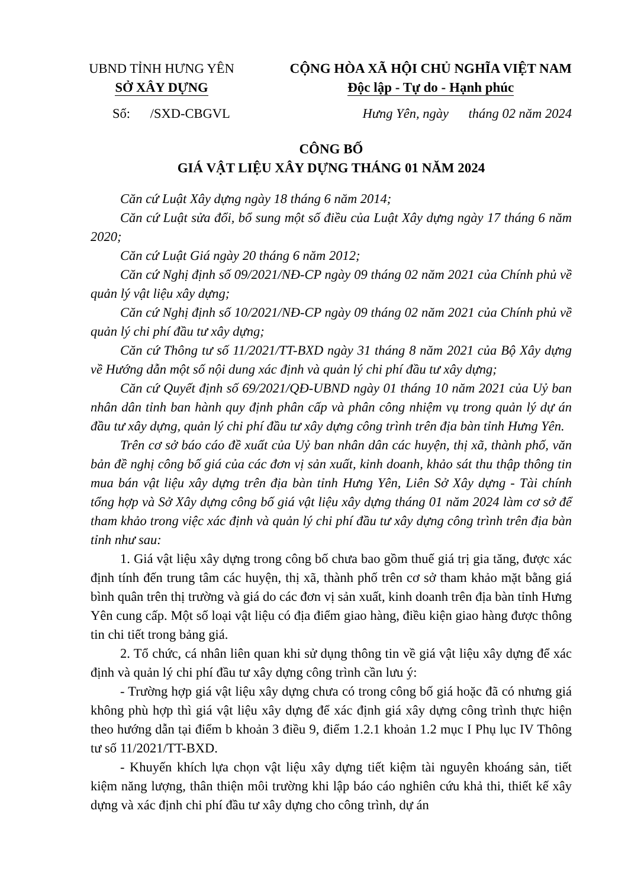UBND TỈNH HƯNG YÊN
SỞ XÂY DỰNG
CỘNG HÒA XÃ HỘI CHỦ NGHĨA VIỆT NAM
Độc lập - Tự do - Hạnh phúc
Số: /SXD-CBGVL Hưng Yên, ngày tháng 02 năm 2024
CÔNG BỐ
GIÁ VẬT LIỆU XÂY DỰNG THÁNG 01 NĂM 2024
Căn cứ Luật Xây dựng ngày 18 tháng 6 năm 2014;
Căn cứ Luật sửa đổi, bổ sung một số điều của Luật Xây dựng ngày 17 tháng 6 năm 2020;
Căn cứ Luật Giá ngày 20 tháng 6 năm 2012;
Căn cứ Nghị định số 09/2021/NĐ-CP ngày 09 tháng 02 năm 2021 của Chính phủ về quản lý vật liệu xây dựng;
Căn cứ Nghị định số 10/2021/NĐ-CP ngày 09 tháng 02 năm 2021 của Chính phủ về quản lý chi phí đầu tư xây dựng;
Căn cứ Thông tư số 11/2021/TT-BXD ngày 31 tháng 8 năm 2021 của Bộ Xây dựng về Hướng dẫn một số nội dung xác định và quản lý chi phí đầu tư xây dựng;
Căn cứ Quyết định số 69/2021/QĐ-UBND ngày 01 tháng 10 năm 2021 của Uỷ ban nhân dân tỉnh ban hành quy định phân cấp và phân công nhiệm vụ trong quản lý dự án đầu tư xây dựng, quản lý chi phí đầu tư xây dựng công trình trên địa bàn tỉnh Hưng Yên.
Trên cơ sở báo cáo đề xuất của Uỷ ban nhân dân các huyện, thị xã, thành phố, văn bản đề nghị công bố giá của các đơn vị sản xuất, kinh doanh, khảo sát thu thập thông tin mua bán vật liệu xây dựng trên địa bàn tỉnh Hưng Yên, Liên Sở Xây dựng - Tài chính tổng hợp và Sở Xây dựng công bố giá vật liệu xây dựng tháng 01 năm 2024 làm cơ sở để tham khảo trong việc xác định và quản lý chi phí đầu tư xây dựng công trình trên địa bàn tỉnh như sau:
1. Giá vật liệu xây dựng trong công bố chưa bao gồm thuế giá trị gia tăng, được xác định tính đến trung tâm các huyện, thị xã, thành phố trên cơ sở tham khảo mặt bằng giá bình quân trên thị trường và giá do các đơn vị sản xuất, kinh doanh trên địa bàn tỉnh Hưng Yên cung cấp. Một số loại vật liệu có địa điểm giao hàng, điều kiện giao hàng được thông tin chi tiết trong bảng giá.
2. Tổ chức, cá nhân liên quan khi sử dụng thông tin về giá vật liệu xây dựng để xác định và quản lý chi phí đầu tư xây dựng công trình cần lưu ý:
- Trường hợp giá vật liệu xây dựng chưa có trong công bố giá hoặc đã có nhưng giá không phù hợp thì giá vật liệu xây dựng để xác định giá xây dựng công trình thực hiện theo hướng dẫn tại điểm b khoản 3 điều 9, điểm 1.2.1 khoản 1.2 mục I Phụ lục IV Thông tư số 11/2021/TT-BXD.
- Khuyến khích lựa chọn vật liệu xây dựng tiết kiệm tài nguyên khoáng sản, tiết kiệm năng lượng, thân thiện môi trường khi lập báo cáo nghiên cứu khả thi, thiết kế xây dựng và xác định chi phí đầu tư xây dựng cho công trình, dự án